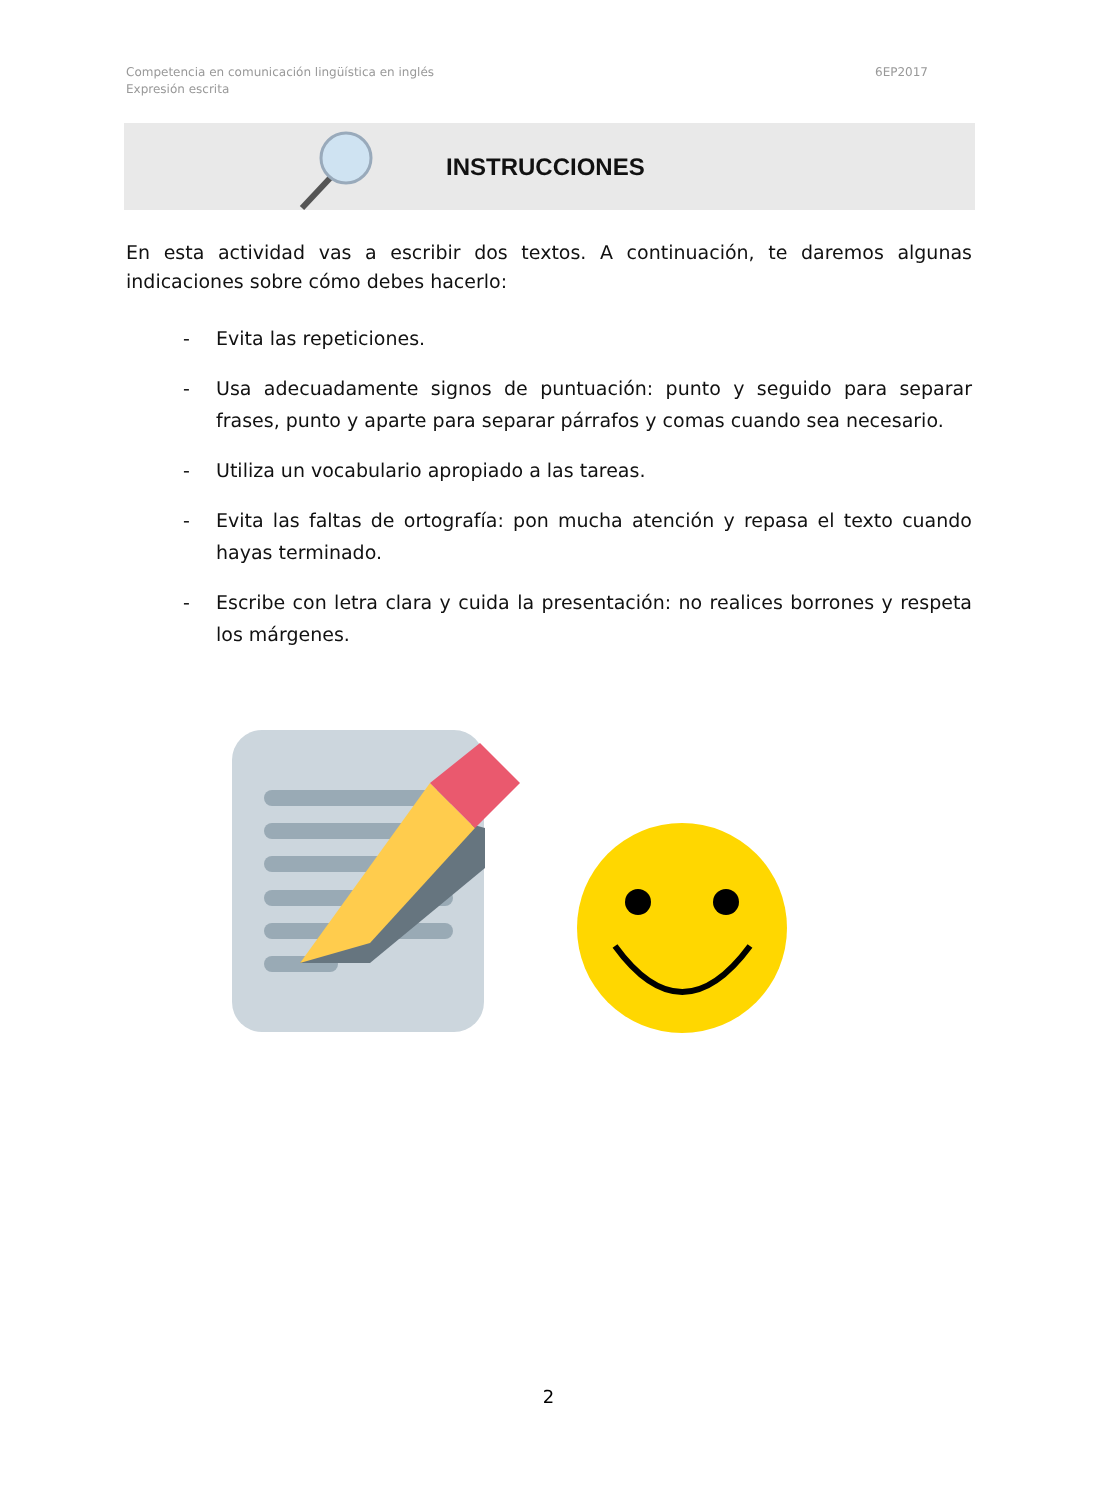Competencia en comunicación lingüística en inglés
Expresión escrita
6EP2017
INSTRUCCIONES
En esta actividad vas a escribir dos textos. A continuación, te daremos algunas indicaciones sobre cómo debes hacerlo:
- Evita las repeticiones.
- Usa adecuadamente signos de puntuación: punto y seguido para separar frases, punto y aparte para separar párrafos y comas cuando sea necesario.
- Utiliza un vocabulario apropiado a las tareas.
- Evita las faltas de ortografía: pon mucha atención y repasa el texto cuando hayas terminado.
- Escribe con letra clara y cuida la presentación: no realices borrones y respeta los márgenes.
2